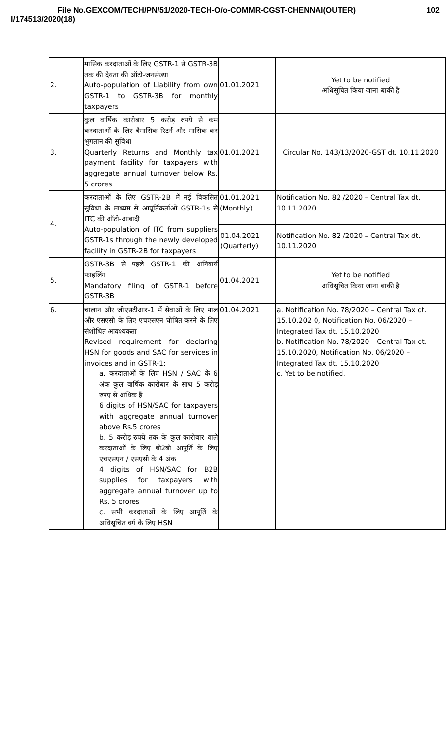File No.GEXCOM/TECH/PN/51/2020-TECH-O/o-COMMR-CGST-CHENNAI(OUTER)
I/174513/2020(18)
102
| 2. | मासिक करदाताओं के लिए GSTR-1 से GSTR-3B तक की देयता की ऑटो-जनसंख्या Auto-population of Liability from own GSTR-1 to GSTR-3B for monthly taxpayers | 01.01.2021 | Yet to be notified अधिसूचित किया जाना बाकी है |
| 3. | कुल वार्षिक कारोबार 5 करोड़ रुपये से कम करदाताओं के लिए त्रैमासिक रिटर्न और मासिक कर भुगतान की सुविधा Quarterly Returns and Monthly tax payment facility for taxpayers with aggregate annual turnover below Rs. 5 crores | 01.01.2021 | Circular No. 143/13/2020-GST dt. 10.11.2020 |
| 4. | करदाताओं के लिए GSTR-2B में नई विकसित सुविधा के माध्यम से आपूर्तिकर्ताओं GSTR-1s से ITC की ऑटो-आबादी Auto-population of ITC from suppliers GSTR-1s through the newly developed facility in GSTR-2B for taxpayers | 01.01.2021 (Monthly) | Notification No. 82 /2020 – Central Tax dt. 10.11.2020 |
| | | 01.04.2021 (Quarterly) | Notification No. 82 /2020 – Central Tax dt. 10.11.2020 |
| 5. | GSTR-3B से पहले GSTR-1 की अनिवार्य फाइलिंग Mandatory filing of GSTR-1 before GSTR-3B | 01.04.2021 | Yet to be notified अधिसूचित किया जाना बाकी है |
| 6. | चालान और जीएसटीआर-1 में सेवाओं के लिए माल और एसएसी के लिए एचएसएन घोषित करने के लिए संशोधित आवश्यकता Revised requirement for declaring HSN for goods and SAC for services in invoices and in GSTR-1: a. करदाताओं के लिए HSN / SAC के 6 अंक कुल वार्षिक कारोबार के साथ 5 करोड़ रुपए से अधिक हैं 6 digits of HSN/SAC for taxpayers with aggregate annual turnover above Rs.5 crores b. 5 करोड़ रुपये तक के कुल कारोबार वाले करदाताओं के लिए बी2बी आपूर्ति के लिए एचएसएन / एसएसी के 4 अंक 4 digits of HSN/SAC for B2B supplies for taxpayers with aggregate annual turnover up to Rs. 5 crores c. सभी करदाताओं के लिए आपूर्ति के अधिसूचित वर्ग के लिए HSN | 01.04.2021 | a. Notification No. 78/2020 – Central Tax dt. 15.10.202 0, Notification No. 06/2020 – Integrated Tax dt. 15.10.2020 b. Notification No. 78/2020 – Central Tax dt. 15.10.2020, Notification No. 06/2020 – Integrated Tax dt. 15.10.2020 c. Yet to be notified. |